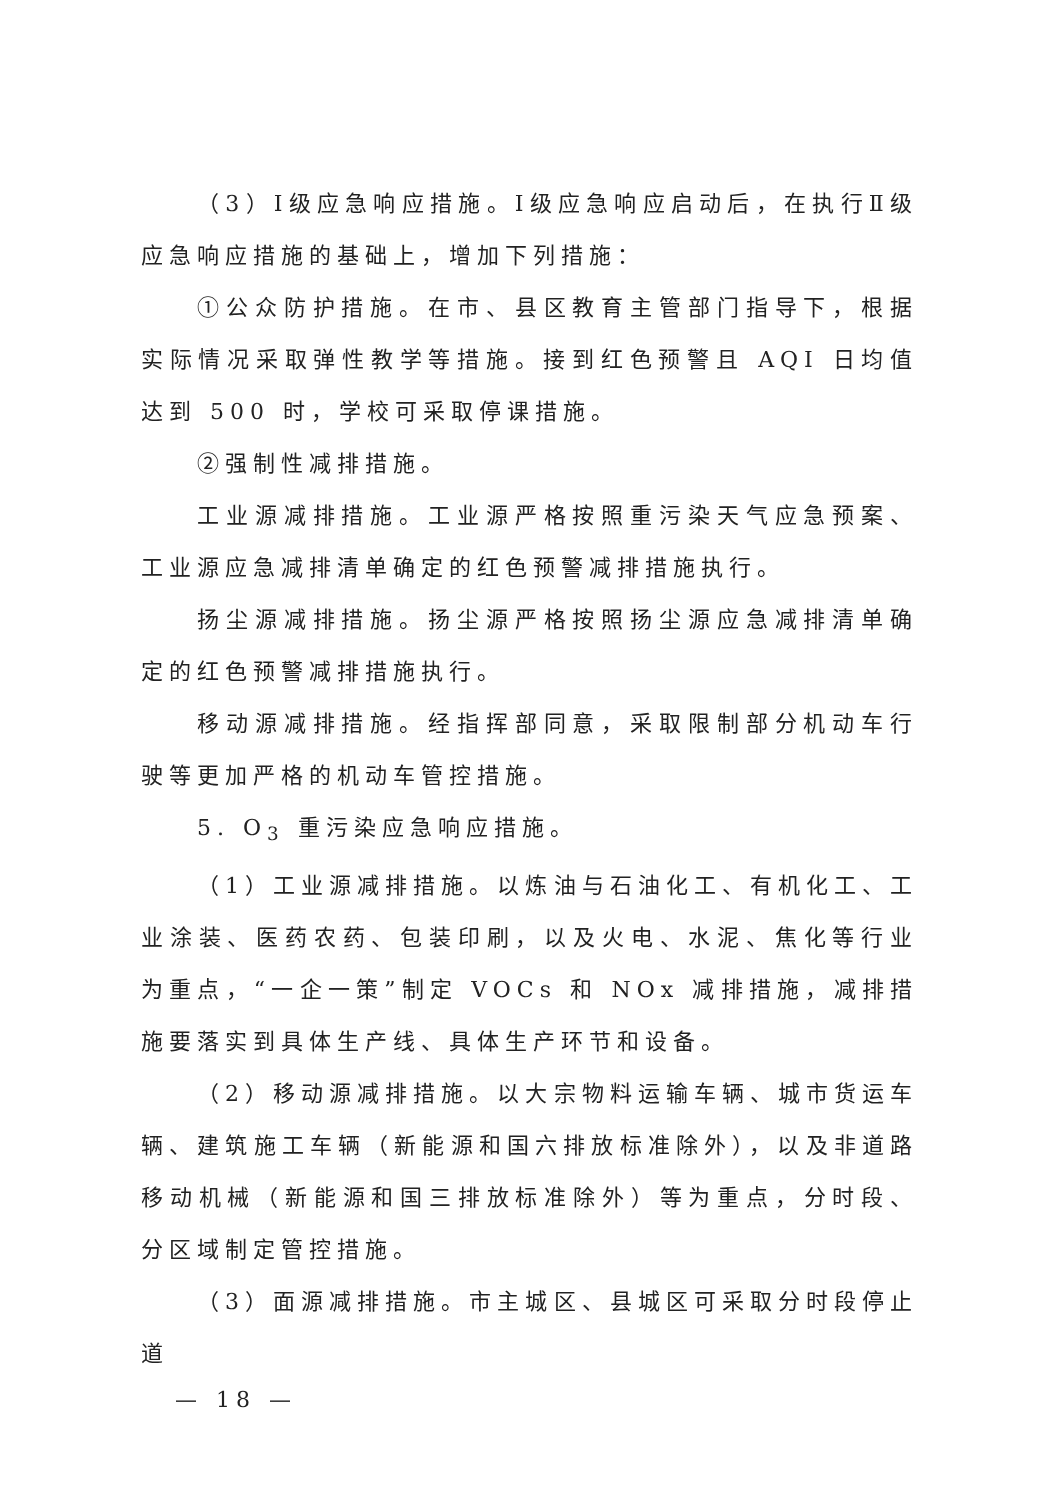（3）Ⅰ级应急响应措施。Ⅰ级应急响应启动后，在执行Ⅱ级应急响应措施的基础上，增加下列措施：
①公众防护措施。在市、县区教育主管部门指导下，根据实际情况采取弹性教学等措施。接到红色预警且 AQI 日均值达到 500 时，学校可采取停课措施。
②强制性减排措施。
工业源减排措施。工业源严格按照重污染天气应急预案、工业源应急减排清单确定的红色预警减排措施执行。
扬尘源减排措施。扬尘源严格按照扬尘源应急减排清单确定的红色预警减排措施执行。
移动源减排措施。经指挥部同意，采取限制部分机动车行驶等更加严格的机动车管控措施。
5. O<sub>3</sub> 重污染应急响应措施。
（1）工业源减排措施。以炼油与石油化工、有机化工、工业涂装、医药农药、包装印刷，以及火电、水泥、焦化等行业为重点，“一企一策”制定 VOCs 和 NOx 减排措施，减排措施要落实到具体生产线、具体生产环节和设备。
（2）移动源减排措施。以大宗物料运输车辆、城市货运车辆、建筑施工车辆（新能源和国六排放标准除外），以及非道路移动机械（新能源和国三排放标准除外）等为重点，分时段、分区域制定管控措施。
（3）面源减排措施。市主城区、县城区可采取分时段停止道
— 18 —